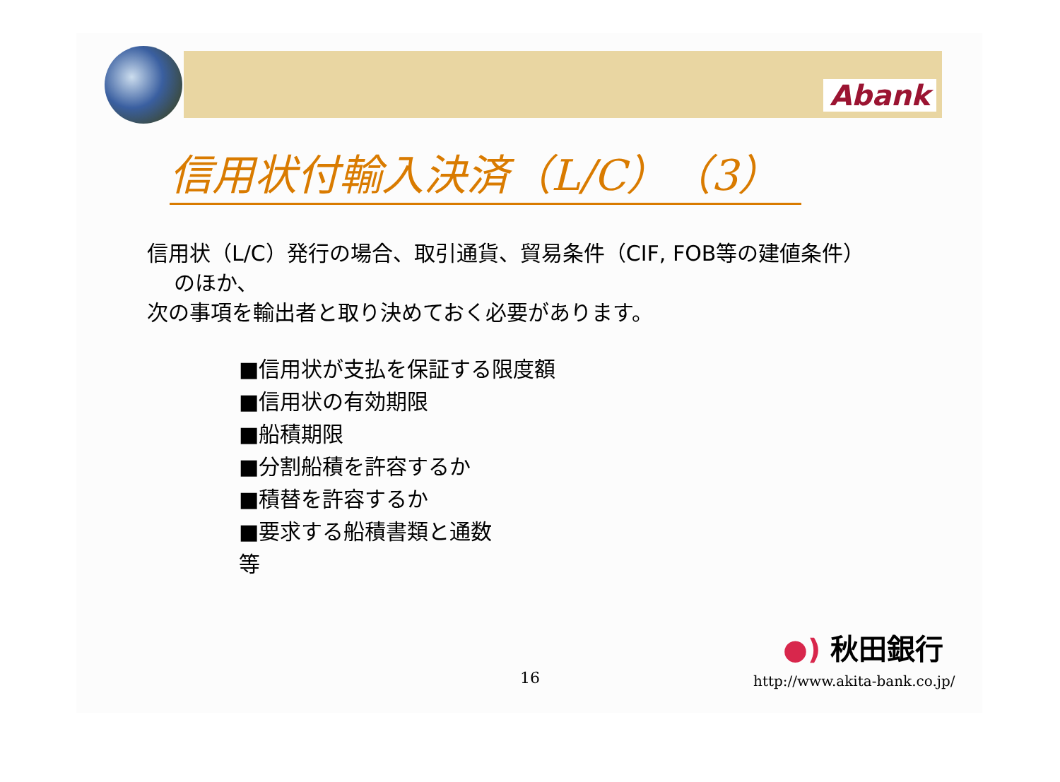Abank
信用状付輸入決済（L/C）（3）
信用状（L/C）発行の場合、取引通貨、貿易条件（CIF, FOB等の建値条件）
のほか、
次の事項を輸出者と取り決めておく必要があります。
■信用状が支払を保証する限度額
■信用状の有効期限
■船積期限
■分割船積を許容するか
■積替を許容するか
■要求する船積書類と通数
等
●) 秋田銀行
16 http://www.akita-bank.co.jp/